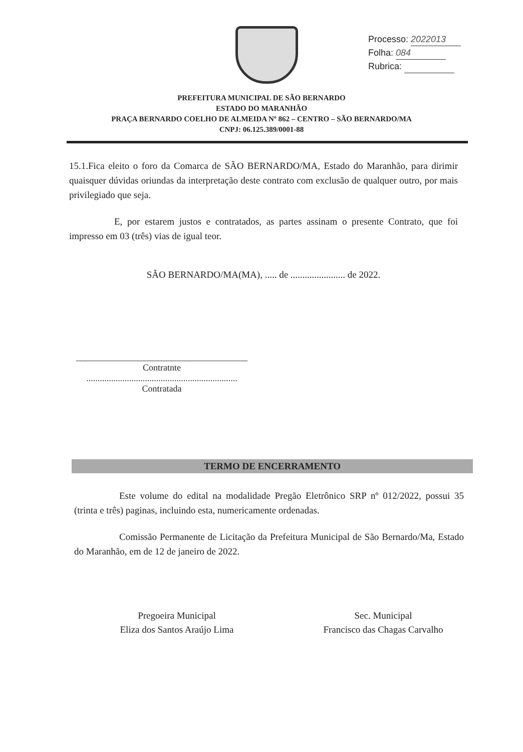Processo: 2022013
Folha: 084
Rubrica:
PREFEITURA MUNICIPAL DE SÃO BERNARDO
ESTADO DO MARANHÃO
PRAÇA BERNARDO COELHO DE ALMEIDA Nº 862 – CENTRO – SÃO BERNARDO/MA
CNPJ: 06.125.389/0001-88
15.1.Fica eleito o foro da Comarca de SÃO BERNARDO/MA, Estado do Maranhão, para dirimir quaisquer dúvidas oriundas da interpretação deste contrato com exclusão de qualquer outro, por mais privilegiado que seja.
E, por estarem justos e contratados, as partes assinam o presente Contrato, que foi impresso em 03 (três) vias de igual teor.
SÃO BERNARDO/MA(MA), ..... de ....................... de 2022.
______________________________________
Contratnte
...................................................................
Contratada
TERMO DE ENCERRAMENTO
Este volume do edital na modalidade Pregão Eletrônico SRP nº 012/2022, possui 35 (trinta e três) paginas, incluindo esta, numericamente ordenadas.
Comissão Permanente de Licitação da Prefeitura Municipal de São Bernardo/Ma, Estado do Maranhão, em de 12 de janeiro de 2022.
Pregoeira Municipal
Eliza dos Santos Araújo Lima
Sec. Municipal
Francisco das Chagas Carvalho